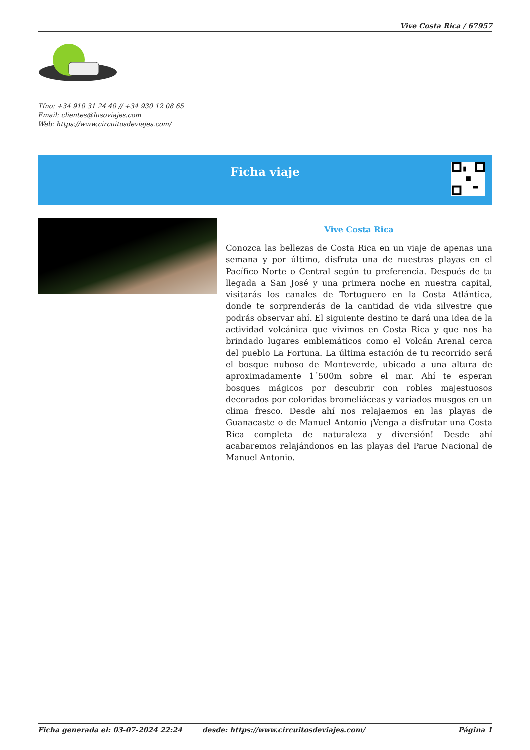Vive Costa Rica / 67957
Tfno: +34 910 31 24 40 // +34 930 12 08 65
Email: clientes@lusoviajes.com
Web: https://www.circuitosdeviajes.com/
Ficha viaje
Vive Costa Rica
Conozca las bellezas de Costa Rica en un viaje de apenas una semana y por último, disfruta una de nuestras playas en el Pacífico Norte o Central según tu preferencia. Después de tu llegada a San José y una primera noche en nuestra capital, visitarás los canales de Tortuguero en la Costa Atlántica, donde te sorprenderás de la cantidad de vida silvestre que podrás observar ahí. El siguiente destino te dará una idea de la actividad volcánica que vivimos en Costa Rica y que nos ha brindado lugares emblemáticos como el Volcán Arenal cerca del pueblo La Fortuna. La última estación de tu recorrido será el bosque nuboso de Monteverde, ubicado a una altura de aproximadamente 1´500m sobre el mar. Ahí te esperan bosques mágicos por descubrir con robles majestuosos decorados por coloridas bromeliáceas y variados musgos en un clima fresco. Desde ahí nos relajaemos en las playas de Guanacaste o de Manuel Antonio ¡Venga a disfrutar una Costa Rica completa de naturaleza y diversión! Desde ahí acabaremos relajándonos en las playas del Parue Nacional de Manuel Antonio.
Ficha generada el: 03-07-2024 22:24 desde: https://www.circuitosdeviajes.com/ Página 1